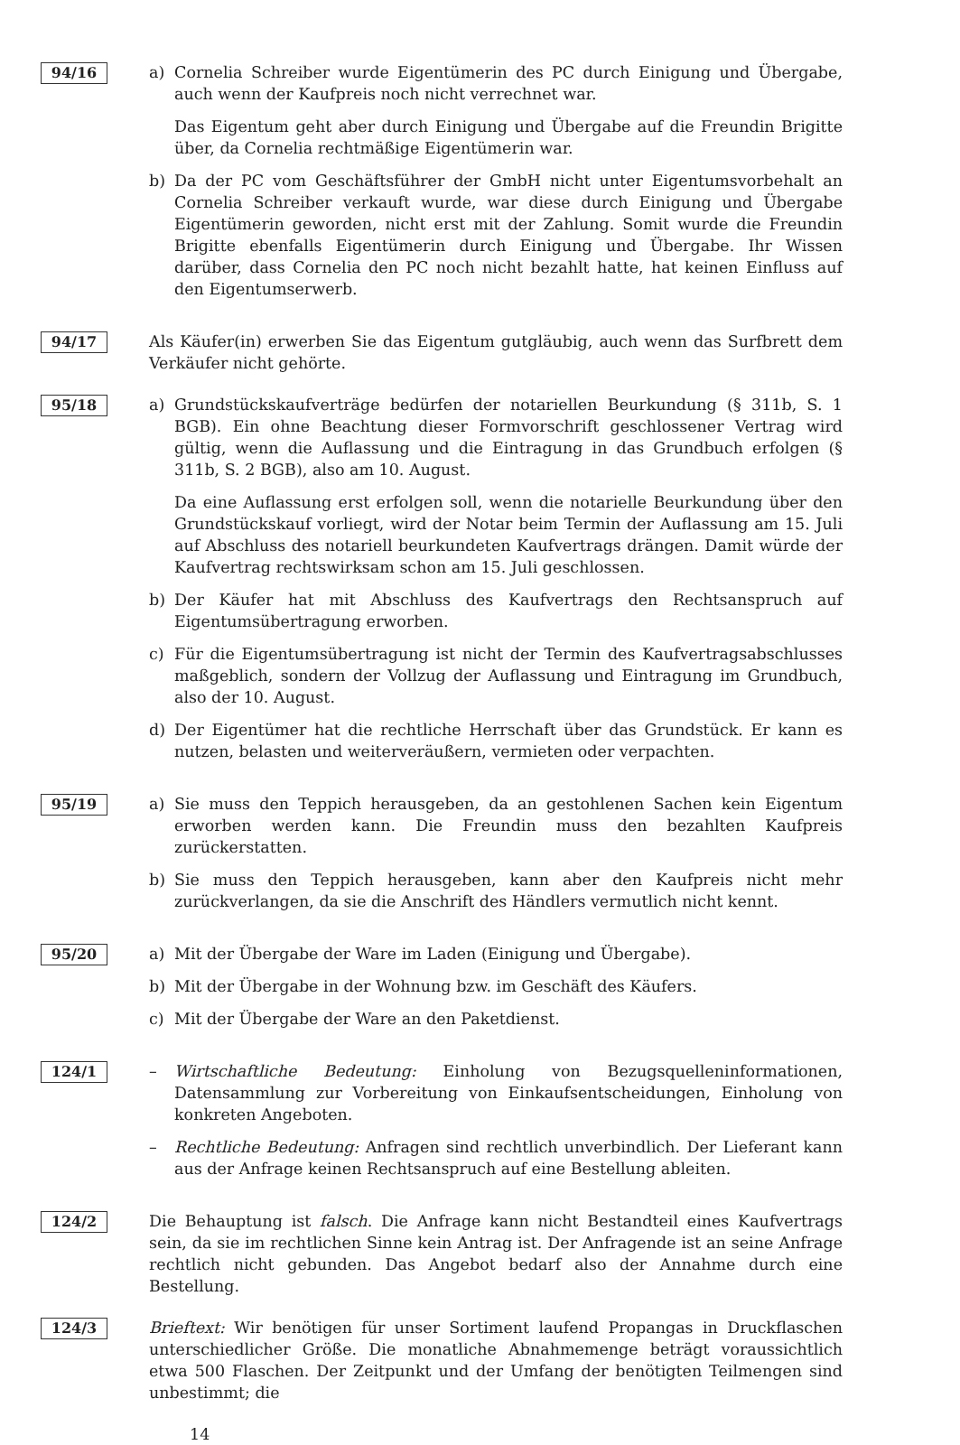94/16
a) Cornelia Schreiber wurde Eigentümerin des PC durch Einigung und Übergabe, auch wenn der Kaufpreis noch nicht verrechnet war.
Das Eigentum geht aber durch Einigung und Übergabe auf die Freundin Brigitte über, da Cornelia rechtmäßige Eigentümerin war.
b) Da der PC vom Geschäftsführer der GmbH nicht unter Eigentumsvorbehalt an Cornelia Schreiber verkauft wurde, war diese durch Einigung und Übergabe Eigentümerin geworden, nicht erst mit der Zahlung. Somit wurde die Freundin Brigitte ebenfalls Eigentümerin durch Einigung und Übergabe. Ihr Wissen darüber, dass Cornelia den PC noch nicht bezahlt hatte, hat keinen Einfluss auf den Eigentumserwerb.
94/17
Als Käufer(in) erwerben Sie das Eigentum gutgläubig, auch wenn das Surfbrett dem Verkäufer nicht gehörte.
95/18
a) Grundstückskaufverträge bedürfen der notariellen Beurkundung (§ 311b, S. 1 BGB). Ein ohne Beachtung dieser Formvorschrift geschlossener Vertrag wird gültig, wenn die Auflassung und die Eintragung in das Grundbuch erfolgen (§ 311b, S. 2 BGB), also am 10. August.
Da eine Auflassung erst erfolgen soll, wenn die notarielle Beurkundung über den Grundstückskauf vorliegt, wird der Notar beim Termin der Auflassung am 15. Juli auf Abschluss des notariell beurkundeten Kaufvertrags drängen. Damit würde der Kaufvertrag rechtswirksam schon am 15. Juli geschlossen.
b) Der Käufer hat mit Abschluss des Kaufvertrags den Rechtsanspruch auf Eigentumsübertragung erworben.
c) Für die Eigentumsübertragung ist nicht der Termin des Kaufvertragsabschlusses maßgeblich, sondern der Vollzug der Auflassung und Eintragung im Grundbuch, also der 10. August.
d) Der Eigentümer hat die rechtliche Herrschaft über das Grundstück. Er kann es nutzen, belasten und weiterveräußern, vermieten oder verpachten.
95/19
a) Sie muss den Teppich herausgeben, da an gestohlenen Sachen kein Eigentum erworben werden kann. Die Freundin muss den bezahlten Kaufpreis zurückerstatten.
b) Sie muss den Teppich herausgeben, kann aber den Kaufpreis nicht mehr zurückverlangen, da sie die Anschrift des Händlers vermutlich nicht kennt.
95/20
a) Mit der Übergabe der Ware im Laden (Einigung und Übergabe).
b) Mit der Übergabe in der Wohnung bzw. im Geschäft des Käufers.
c) Mit der Übergabe der Ware an den Paketdienst.
124/1
– Wirtschaftliche Bedeutung: Einholung von Bezugsquelleninformationen, Datensammlung zur Vorbereitung von Einkaufsentscheidungen, Einholung von konkreten Angeboten.
– Rechtliche Bedeutung: Anfragen sind rechtlich unverbindlich. Der Lieferant kann aus der Anfrage keinen Rechtsanspruch auf eine Bestellung ableiten.
124/2
Die Behauptung ist falsch. Die Anfrage kann nicht Bestandteil eines Kaufvertrags sein, da sie im rechtlichen Sinne kein Antrag ist. Der Anfragende ist an seine Anfrage rechtlich nicht gebunden. Das Angebot bedarf also der Annahme durch eine Bestellung.
124/3
Brieftext: Wir benötigen für unser Sortiment laufend Propangas in Druckflaschen unterschiedlicher Größe. Die monatliche Abnahmemenge beträgt voraussichtlich etwa 500 Flaschen. Der Zeitpunkt und der Umfang der benötigten Teilmengen sind unbestimmt; die
14